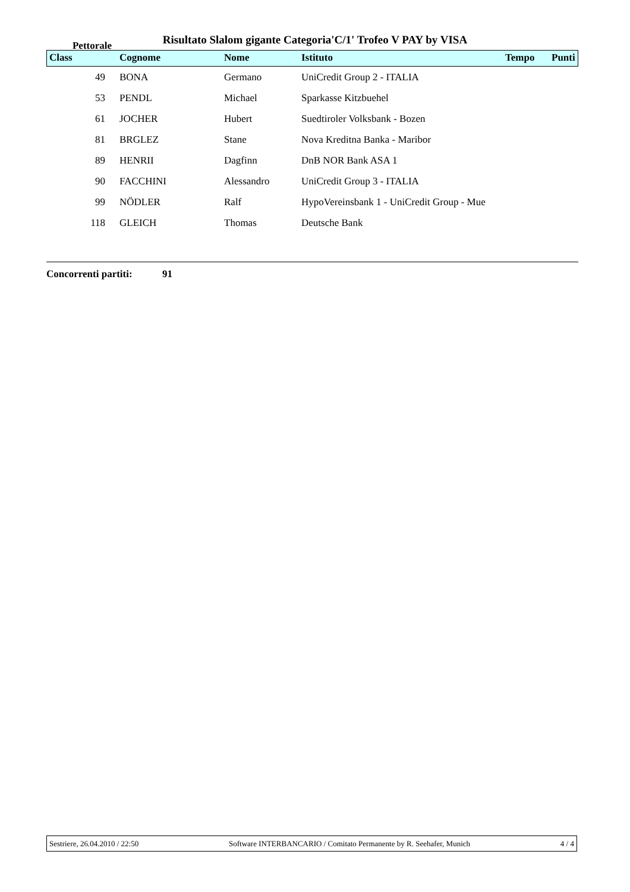Risultato Slalom gigante Categoria'C/1' Trofeo V PAY by VISA
| Class Pettorale | Cognome | Nome | Istituto | Tempo | Punti |
| --- | --- | --- | --- | --- | --- |
| 49 | BONA | Germano | UniCredit Group 2 - ITALIA | | |
| 53 | PENDL | Michael | Sparkasse Kitzbuehel | | |
| 61 | JOCHER | Hubert | Suedtiroler Volksbank - Bozen | | |
| 81 | BRGLEZ | Stane | Nova Kreditna Banka - Maribor | | |
| 89 | HENRII | Dagfinn | DnB NOR Bank ASA 1 | | |
| 90 | FACCHINI | Alessandro | UniCredit Group 3 - ITALIA | | |
| 99 | NÖDLER | Ralf | HypoVereinsbank 1 - UniCredit Group - Mue | | |
| 118 | GLEICH | Thomas | Deutsche Bank | | |
Concorrenti partiti: 91
Sestriere, 26.04.2010 / 22:50 Software INTERBANCARIO / Comitato Permanente by R. Seehafer, Munich 4 / 4